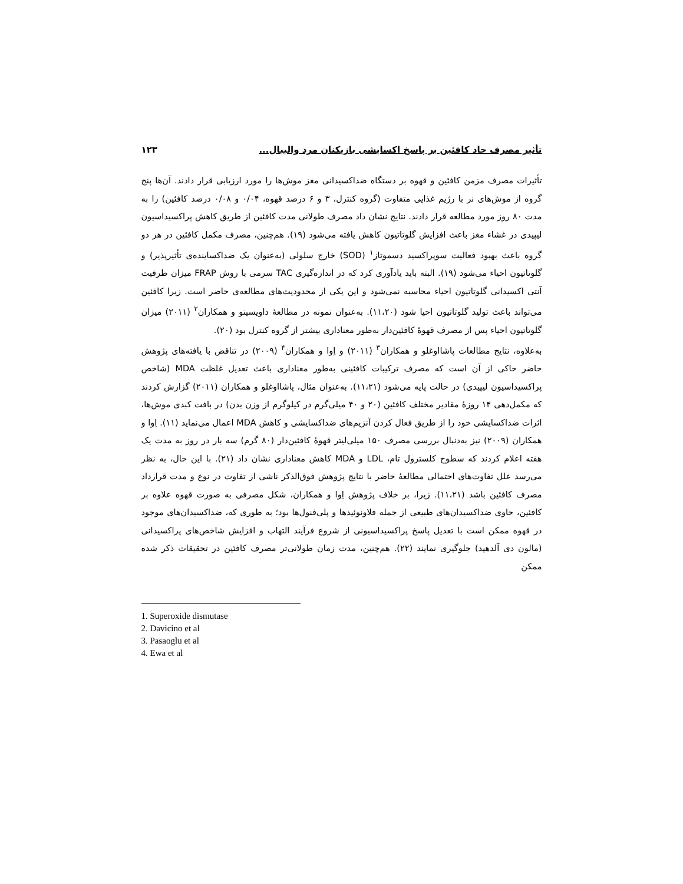تأثیر مصرف حاد کافئین بر پاسخ اکسایشی بازیکنان مرد والیبال... ۱۲۳
تأثیرات مصرف مزمن کافئین و قهوه بر دستگاه ضداکسیدانی مغز موش‌ها را مورد ارزیابی قرار دادند. آن‌ها پنج گروه از موش‌های نر با رژیم غذایی متفاوت (گروه کنترل، ۳ و ۶ درصد قهوه، ۰/۰۴ و ۰/۰۸ درصد کافئین) را به مدت ۸۰ روز مورد مطالعه قرار دادند. نتایج نشان داد مصرف طولانی مدت کافئین از طریق کاهش پراکسیداسیون لیپیدی در غشاء مغز باعث افزایش گلوتاتیون کاهش یافته می‌شود (۱۹). هم‌چنین، مصرف مکمل کافئین در هر دو گروه باعث بهبود فعالیت سوپراکسید دسموتاز<sup>۱</sup> (SOD) خارج سلولی (به‌عنوان یک ضداکساینده‌ی تأثیرپذیر) و گلوتاتیون احیاء می‌شود (۱۹). البته باید یادآوری کرد که در اندازه‌گیری TAC سرمی با روش FRAP میزان ظرفیت آنتی اکسیدانی گلوتاتیون احیاء محاسبه نمی‌شود و این یکی از محدودیت‌های مطالعه‌ی حاضر است. زیرا کافئین می‌تواند باعث تولید گلوتاتیون احیا شود (۱۱،۲۰). به‌عنوان نمونه در مطالعهٔ داویسینو و همکاران<sup>۲</sup> (۲۰۱۱) میزان گلوتاتیون احیاء پس از مصرف قهوهٔ کافئین‌دار به‌طور معناداری بیشتر از گروه کنترل بود (۲۰).
به‌علاوه، نتایج مطالعات پاشااوغلو و همکاران<sup>۳</sup> (۲۰۱۱) و اِوا و همکاران<sup>۴</sup> (۲۰۰۹) در تناقض با یافته‌های پژوهش حاضر حاکی از آن است که مصرف ترکیبات کافئینی به‌طور معناداری باعث تعدیل غلظت MDA (شاخص پراکسیداسیون لیپیدی) در حالت پایه می‌شود (۱۱،۲۱). به‌عنوان مثال، پاشااوغلو و همکاران (۲۰۱۱) گزارش کردند که مکمل‌دهی ۱۴ روزهٔ مقادیر مختلف کافئین (۲۰ و ۴۰ میلی‌گرم در کیلوگرم از وزن بدن) در بافت کبدی موش‌ها، اثرات ضداکسایشی خود را از طریق فعال کردن آنزیم‌های ضداکسایشی و کاهش MDA اعمال می‌نماید (۱۱). اِوا و همکاران (۲۰۰۹) نیز به‌دنبال بررسی مصرف ۱۵۰ میلی‌لیتر قهوهٔ کافئین‌دار (۸۰ گرم) سه بار در روز به مدت یک هفته اعلام کردند که سطوح کلسترول تام، LDL و MDA کاهش معناداری نشان داد (۲۱). با این حال، به نظر می‌رسد علل تفاوت‌های احتمالی مطالعهٔ حاضر با نتایج پژوهش فوق‌الذکر ناشی از تفاوت در نوع و مدت قرارداد مصرف کافئین باشد (۱۱،۲۱). زیرا، بر خلاف پژوهش اِوا و همکاران، شکل مصرفی به صورت قهوه علاوه بر کافئین، حاوی ضداکسیدان‌های طبیعی از جمله فلاونوئیدها و پلی‌فنول‌ها بود؛ به طوری که، ضداکسیدان‌های موجود در قهوه ممکن است با تعدیل پاسخ پراکسیداسیونی از شروع فرآیند التهاب و افزایش شاخص‌های پراکسیدانی (مالون دی آلدهید) جلوگیری نمایند (۲۲). هم‌چنین، مدت زمان طولانی‌تر مصرف کافئین در تحقیقات ذکر شده ممکن
1. Superoxide dismutase
2. Davicino et al
3. Pasaoglu et al
4. Ewa et al